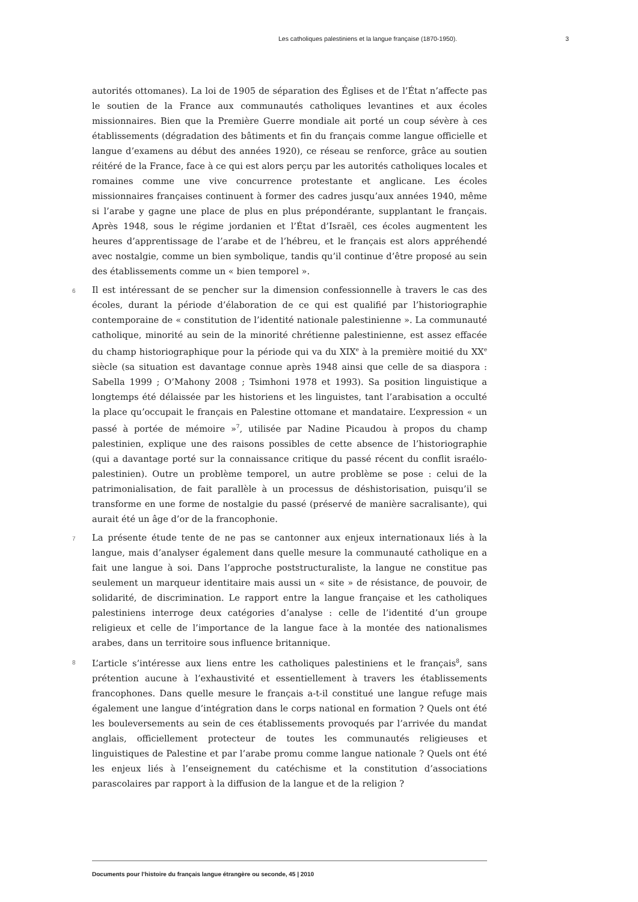Les catholiques palestiniens et la langue française (1870-1950). 3
autorités ottomanes). La loi de 1905 de séparation des Églises et de l’État n’affecte pas le soutien de la France aux communautés catholiques levantines et aux écoles missionnaires. Bien que la Première Guerre mondiale ait porté un coup sévère à ces établissements (dégradation des bâtiments et fin du français comme langue officielle et langue d’examens au début des années 1920), ce réseau se renforce, grâce au soutien réitéré de la France, face à ce qui est alors perçu par les autorités catholiques locales et romaines comme une vive concurrence protestante et anglicane. Les écoles missionnaires françaises continuent à former des cadres jusqu’aux années 1940, même si l’arabe y gagne une place de plus en plus prépondérante, supplantant le français. Après 1948, sous le régime jordanien et l’État d’Israël, ces écoles augmentent les heures d’apprentissage de l’arabe et de l’hébreu, et le français est alors appréhendé avec nostalgie, comme un bien symbolique, tandis qu’il continue d’être proposé au sein des établissements comme un « bien temporel ».
6
Il est intéressant de se pencher sur la dimension confessionnelle à travers le cas des écoles, durant la période d’élaboration de ce qui est qualifié par l’historiographie contemporaine de « constitution de l’identité nationale palestinienne ». La communauté catholique, minorité au sein de la minorité chrétienne palestinienne, est assez effacée du champ historiographique pour la période qui va du XIX<sup>e</sup> à la première moitié du XX<sup>e</sup> siècle (sa situation est davantage connue après 1948 ainsi que celle de sa diaspora : Sabella 1999 ; O’Mahony 2008 ; Tsimhoni 1978 et 1993). Sa position linguistique a longtemps été délaissée par les historiens et les linguistes, tant l’arabisation a occulté la place qu’occupait le français en Palestine ottomane et mandataire. L’expression « un passé à portée de mémoire »<sup>7</sup>, utilisée par Nadine Picaudou à propos du champ palestinien, explique une des raisons possibles de cette absence de l’historiographie (qui a davantage porté sur la connaissance critique du passé récent du conflit israélo-palestinien). Outre un problème temporel, un autre problème se pose : celui de la patrimonialisation, de fait parallèle à un processus de déshistorisation, puisqu’il se transforme en une forme de nostalgie du passé (préservé de manière sacralisante), qui aurait été un âge d’or de la francophonie.
7
La présente étude tente de ne pas se cantonner aux enjeux internationaux liés à la langue, mais d’analyser également dans quelle mesure la communauté catholique en a fait une langue à soi. Dans l’approche poststructuraliste, la langue ne constitue pas seulement un marqueur identitaire mais aussi un « site » de résistance, de pouvoir, de solidarité, de discrimination. Le rapport entre la langue française et les catholiques palestiniens interroge deux catégories d’analyse : celle de l’identité d’un groupe religieux et celle de l’importance de la langue face à la montée des nationalismes arabes, dans un territoire sous influence britannique.
8
L’article s’intéresse aux liens entre les catholiques palestiniens et le français<sup>8</sup>, sans prétention aucune à l’exhaustivité et essentiellement à travers les établissements francophones. Dans quelle mesure le français a-t-il constitué une langue refuge mais également une langue d’intégration dans le corps national en formation ? Quels ont été les bouleversements au sein de ces établissements provoqués par l’arrivée du mandat anglais, officiellement protecteur de toutes les communautés religieuses et linguistiques de Palestine et par l’arabe promu comme langue nationale ? Quels ont été les enjeux liés à l’enseignement du catéchisme et la constitution d’associations parascolaires par rapport à la diffusion de la langue et de la religion ?
Documents pour l’histoire du français langue étrangère ou seconde, 45 | 2010